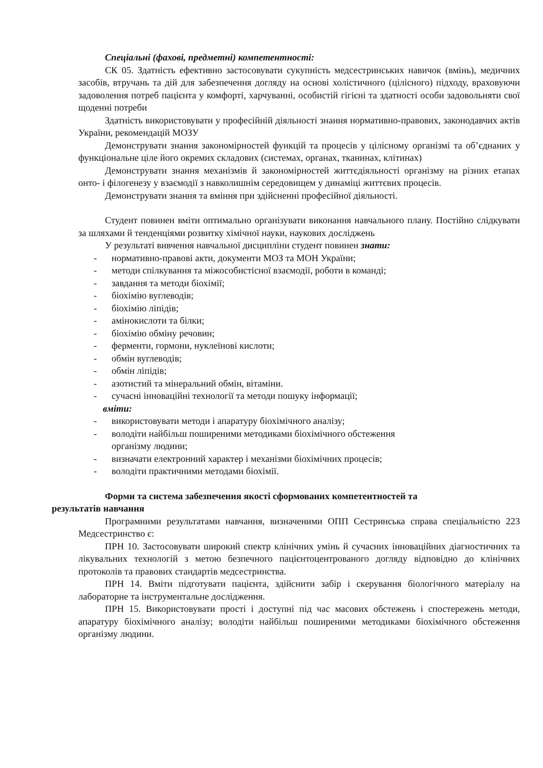Спеціальні (фахові, предметні) компетентності:
СК 05. Здатність ефективно застосовувати сукупність медсестринських навичок (вмінь), медичних засобів, втручань та дій для забезпечення догляду на основі холістичного (цілісного) підходу, враховуючи задоволення потреб пацієнта у комфорті, харчуванні, особистій гігієні та здатності особи задовольняти свої щоденні потреби
Здатність використовувати у професійній діяльності знання нормативно-правових, законодавчих актів України, рекомендацій МОЗУ
Демонструвати знання закономірностей функцій та процесів у цілісному організмі та об’єднаних у функціональне ціле його окремих складових (системах, органах, тканинах, клітинах)
Демонструвати знання механізмів й закономірностей життєдіяльності організму на різних етапах онто- і філогенезу у взаємодії з навколишнім середовищем у динаміці життєвих процесів.
Демонструвати знання та вміння при здійсненні професійної діяльності.
Студент повинен вміти оптимально організувати виконання навчального плану. Постійно слідкувати за шляхами й тенденціями розвитку хімічної науки, наукових досліджень
У результаті вивчення навчальної дисципліни студент повинен знати:
- нормативно-правові акти, документи МОЗ та МОН України;
- методи спілкування та міжособистісної взаємодії, роботи в команді;
- завдання та методи біохімії;
- біохімію вуглеводів;
- біохімію ліпідів;
- амінокислоти та білки;
- біохімію обміну речовин;
- ферменти, гормони, нуклеїнові кислоти;
- обмін вуглеводів;
- обмін ліпідів;
- азотистий та мінеральний обмін, вітаміни.
- сучасні інноваційні технології та методи пошуку інформації;
вміти:
- використовувати методи і апаратуру біохімічного аналізу;
- володіти найбільш поширеними методиками біохімічного обстеження
організму людини;
- визначати електронний характер і механізми біохімічних процесів;
- володіти практичними методами біохімії.
Форми та система забезпечення якості сформованих компетентностей та
результатів навчання
Програмними результатами навчання, визначеними ОПП Сестринська справа спеціальністю 223 Медсестринство є:
ПРН 10. Застосовувати широкий спектр клінічних умінь й сучасних інноваційних діагностичних та лікувальних технологій з метою безпечного пацієнтоцентрованого догляду відповідно до клінічних протоколів та правових стандартів медсестринства.
ПРН 14. Вміти підготувати пацієнта, здійснити забір і скерування біологічного матеріалу на лабораторне та інструментальне дослідження.
ПРН 15. Використовувати прості і доступні під час масових обстежень і спостережень методи, апаратуру біохімічного аналізу; володіти найбільш поширеними методиками біохімічного обстеження організму людини.